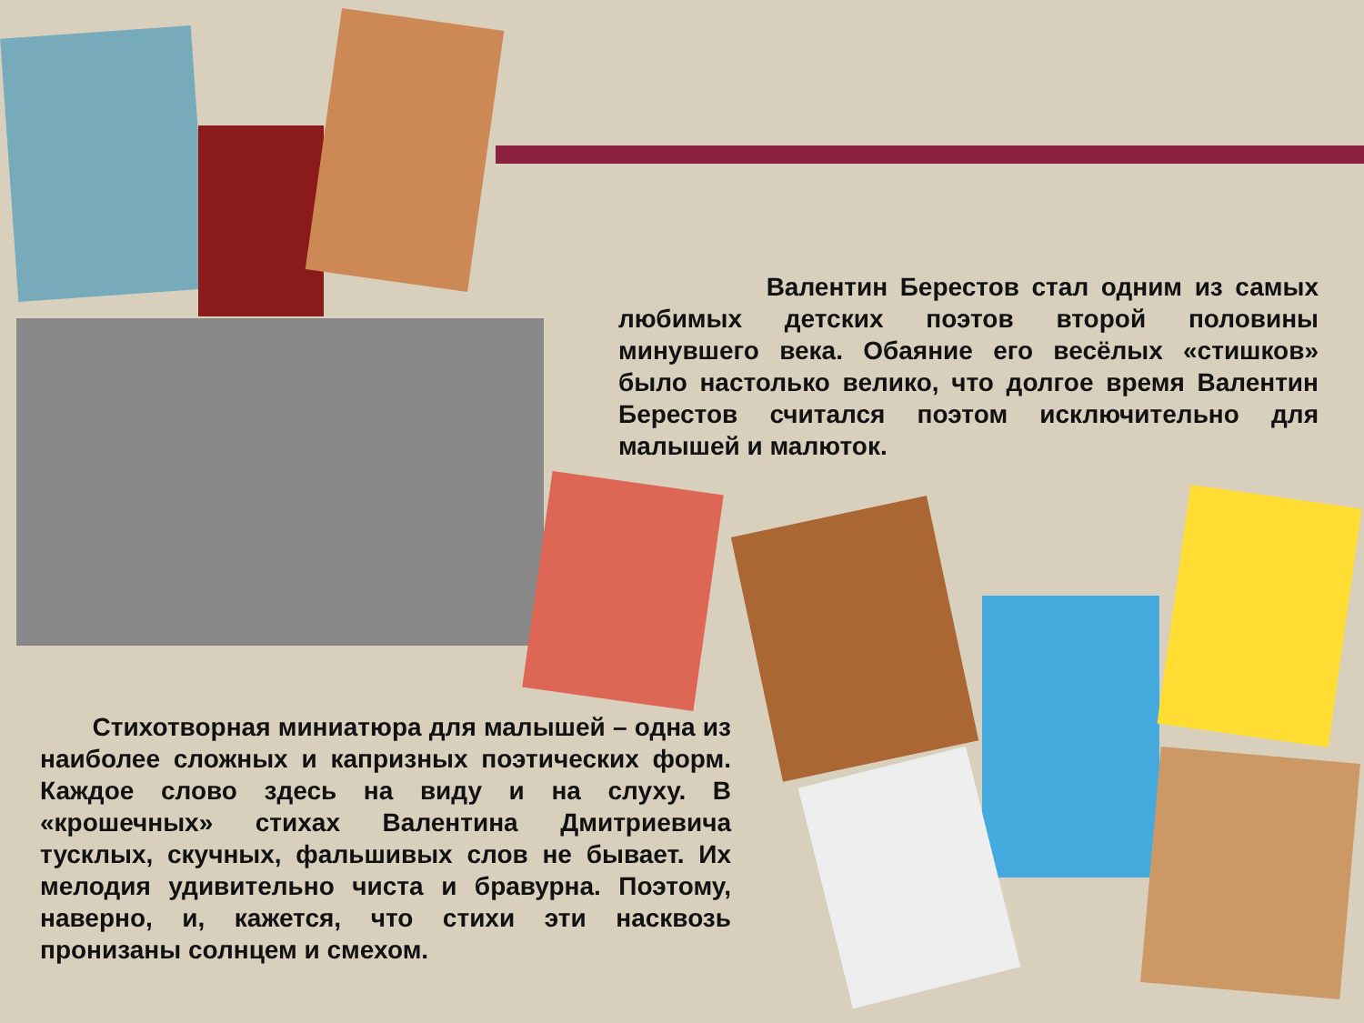Валентин Берестов стал одним из самых любимых детских поэтов второй половины минувшего века. Обаяние его весёлых «стишков» было настолько велико, что долгое время Валентин Берестов считался поэтом исключительно для малышей и малюток.
Стихотворная миниатюра для малышей – одна из наиболее сложных и капризных поэтических форм. Каждое слово здесь на виду и на слуху. В «крошечных» стихах Валентина Дмитриевича тусклых, скучных, фальшивых слов не бывает. Их мелодия удивительно чиста и бравурна. Поэтому, наверно, и, кажется, что стихи эти насквозь пронизаны солнцем и смехом.